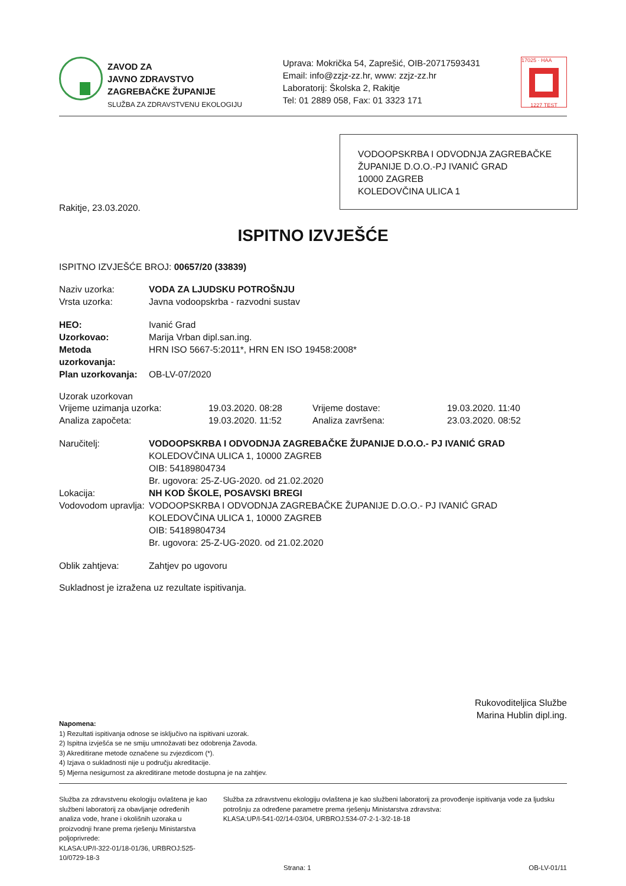ZAVOD ZA
JAVNO ZDRAVSTVO
ZAGREBAČKE ŽUPANIJE
SLUŽBA ZA ZDRAVSTVENU EKOLOGIJU
Uprava: Mokrička 54, Zaprešić, OIB-20717593431
Email: info@zzjz-zz.hr, www: zzjz-zz.hr
Laboratorij: Školska 2, Rakitje
Tel: 01 2889 058, Fax: 01 3323 171
17025 · HAA
1227 TEST
VODOOPSKRBA I ODVODNJA ZAGREBAČKE ŽUPANIJE D.O.O.-PJ IVANIĆ GRAD
10000 ZAGREB
KOLEDOVČINA ULICA 1
Rakitje, 23.03.2020.
ISPITNO IZVJEŠĆE
ISPITNO IZVJEŠĆE BROJ: 00657/20 (33839)
Naziv uzorka: VODA ZA LJUDSKU POTROŠNJU
Vrsta uzorka: Javna vodoopskrba - razvodni sustav
HEO: Ivanić Grad
Uzorkovao: Marija Vrban dipl.san.ing.
Metoda uzorkovanja: HRN ISO 5667-5:2011*, HRN EN ISO 19458:2008*
Plan uzorkovanja: OB-LV-07/2020
Uzorak uzorkovan
Vrijeme uzimanja uzorka: 19.03.2020. 08:28 Vrijeme dostave: 19.03.2020. 11:40
Analiza započeta: 19.03.2020. 11:52 Analiza završena: 23.03.2020. 08:52
Naručitelj: VODOOPSKRBA I ODVODNJA ZAGREBAČKE ŽUPANIJE D.O.O.- PJ IVANIĆ GRAD
KOLEDOVČINA ULICA 1, 10000 ZAGREB
OIB: 54189804734
Br. ugovora: 25-Z-UG-2020. od 21.02.2020
Lokacija: NH KOD ŠKOLE, POSAVSKI BREGI
Vodovodom upravlja:
VODOOPSKRBA I ODVODNJA ZAGREBAČKE ŽUPANIJE D.O.O.- PJ IVANIĆ GRAD
KOLEDOVČINA ULICA 1, 10000 ZAGREB
OIB: 54189804734
Br. ugovora: 25-Z-UG-2020. od 21.02.2020
Oblik zahtjeva: Zahtjev po ugovoru
Sukladnost je izražena uz rezultate ispitivanja.
Rukovoditeljica Službe
Marina Hublin dipl.ing.
Napomena:
1) Rezultati ispitivanja odnose se isključivo na ispitivani uzorak.
2) Ispitna izvješća se ne smiju umnožavati bez odobrenja Zavoda.
3) Akreditirane metode označene su zvjezdicom (*).
4) Izjava o sukladnosti nije u području akreditacije.
5) Mjerna nesigurnost za akreditirane metode dostupna je na zahtjev.
Služba za zdravstvenu ekologiju ovlaštena je kao službeni laboratorij za obavljanje određenih analiza vode, hrane i okolišnih uzoraka u proizvodnji hrane prema rješenju Ministarstva poljoprivrede:
KLASA:UP/I-322-01/18-01/36, URBROJ:525-10/0729-18-3
Služba za zdravstvenu ekologiju ovlaštena je kao službeni laboratorij za provođenje ispitivanja vode za ljudsku potrošnju za određene parametre prema rješenju Ministarstva zdravstva:
KLASA:UP/I-541-02/14-03/04, URBROJ:534-07-2-1-3/2-18-18
Strana: 1 OB-LV-01/11